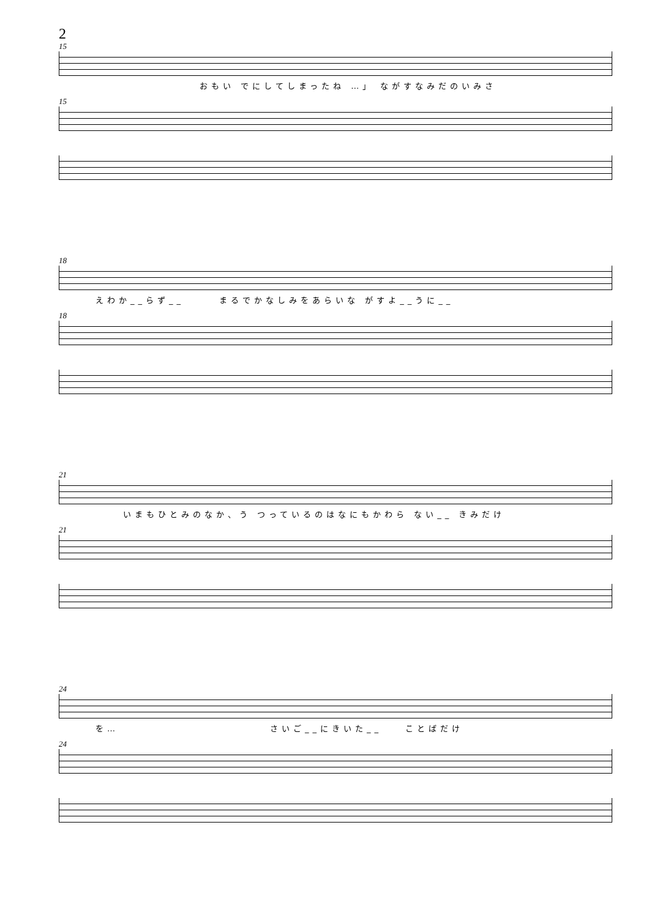2
15
おもい でにしてしまったね …」 ながすなみだのいみさ
15
18
えわか__らず__　　　まるでかなしみをあらいな がすよ__うに__
18
21
いまもひとみのなか、う つっているのはなにもかわら ない__ きみだけ
21
24
を…　　　　　　　　　　　　　さいご__にきいた__　　ことばだけ
24